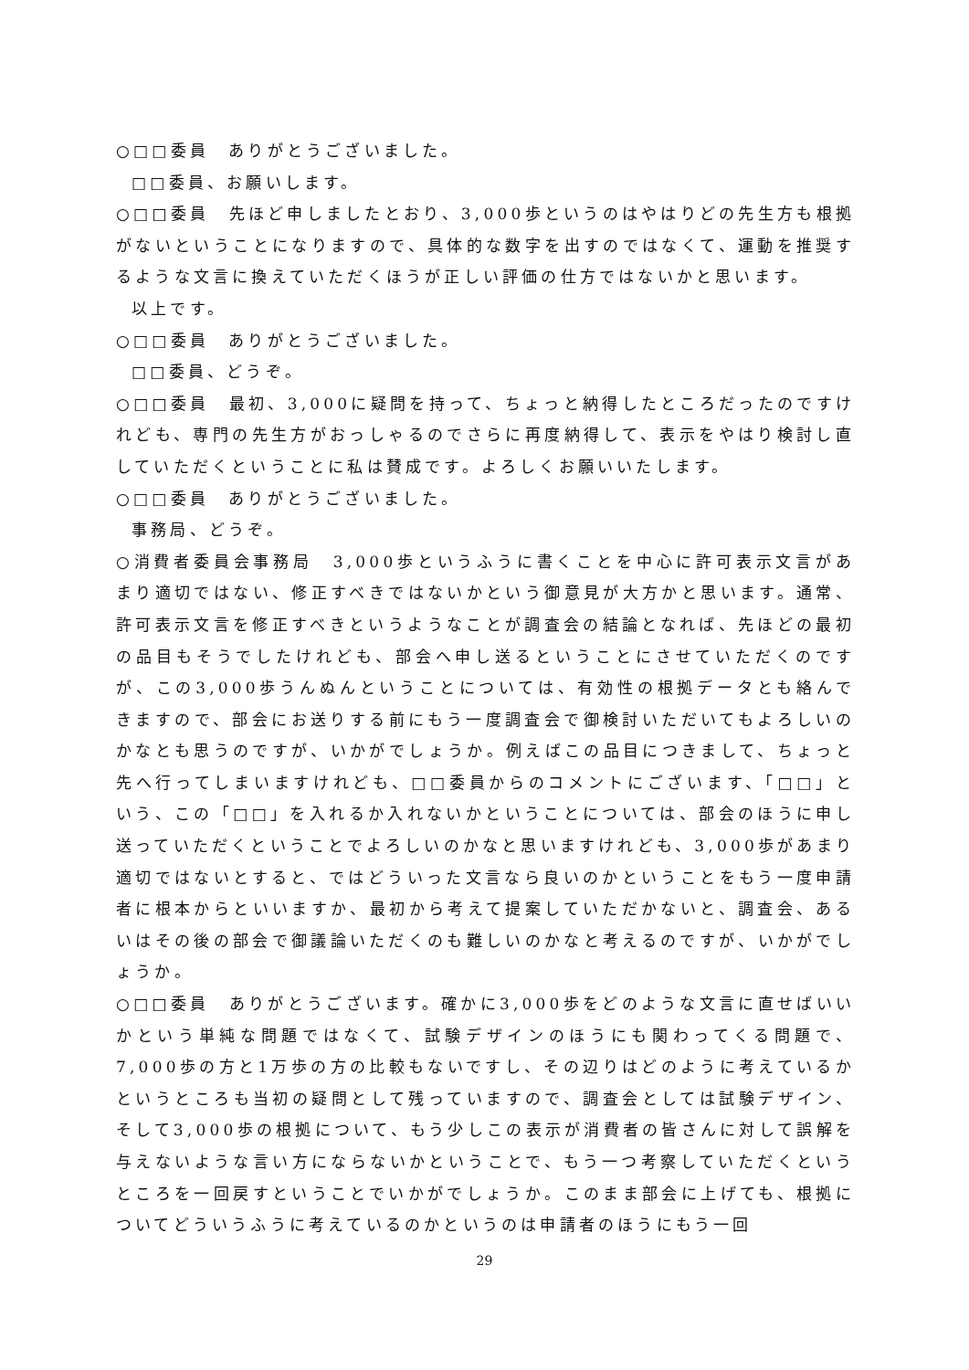○□□委員　ありがとうございました。
□□委員、お願いします。
○□□委員　先ほど申しましたとおり、3,000歩というのはやはりどの先生方も根拠がないということになりますので、具体的な数字を出すのではなくて、運動を推奨するような文言に換えていただくほうが正しい評価の仕方ではないかと思います。
以上です。
○□□委員　ありがとうございました。
□□委員、どうぞ。
○□□委員　最初、3,000に疑問を持って、ちょっと納得したところだったのですけれども、専門の先生方がおっしゃるのでさらに再度納得して、表示をやはり検討し直していただくということに私は賛成です。よろしくお願いいたします。
○□□委員　ありがとうございました。
事務局、どうぞ。
○消費者委員会事務局　3,000歩というふうに書くことを中心に許可表示文言があまり適切ではない、修正すべきではないかという御意見が大方かと思います。通常、許可表示文言を修正すべきというようなことが調査会の結論となれば、先ほどの最初の品目もそうでしたけれども、部会へ申し送るということにさせていただくのですが、この3,000歩うんぬんということについては、有効性の根拠データとも絡んできますので、部会にお送りする前にもう一度調査会で御検討いただいてもよろしいのかなとも思うのですが、いかがでしょうか。例えばこの品目につきまして、ちょっと先へ行ってしまいますけれども、□□委員からのコメントにございます、「□□」という、この「□□」を入れるか入れないかということについては、部会のほうに申し送っていただくということでよろしいのかなと思いますけれども、3,000歩があまり適切ではないとすると、ではどういった文言なら良いのかということをもう一度申請者に根本からといいますか、最初から考えて提案していただかないと、調査会、あるいはその後の部会で御議論いただくのも難しいのかなと考えるのですが、いかがでしょうか。
○□□委員　ありがとうございます。確かに3,000歩をどのような文言に直せばいいかという単純な問題ではなくて、試験デザインのほうにも関わってくる問題で、7,000歩の方と1万歩の方の比較もないですし、その辺りはどのように考えているかというところも当初の疑問として残っていますので、調査会としては試験デザイン、そして3,000歩の根拠について、もう少しこの表示が消費者の皆さんに対して誤解を与えないような言い方にならないかということで、もう一つ考察していただくというところを一回戻すということでいかがでしょうか。このまま部会に上げても、根拠についてどういうふうに考えているのかというのは申請者のほうにもう一回
29